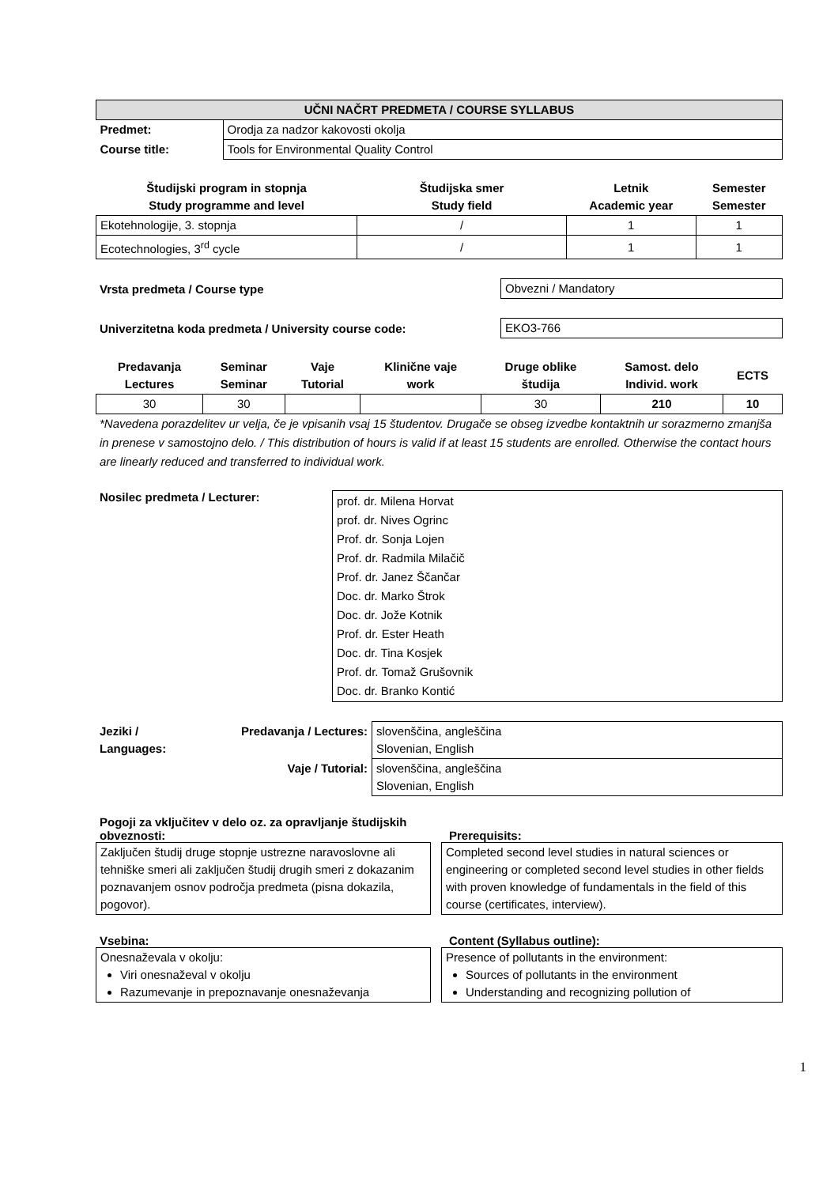| UČNI NAČRT PREDMETA / COURSE SYLLABUS | |
| --- | --- |
| Predmet: | Orodja za nadzor kakovosti okolja |
| Course title: | Tools for Environmental Quality Control |
| Študijski program in stopnja Study programme and level | Študijska smer Study field | Letnik Academic year | Semester Semester |
| --- | --- | --- | --- |
| Ekotehnologije, 3. stopnja | / | 1 | 1 |
| Ecotechnologies, 3<sup>rd</sup> cycle | / | 1 | 1 |
Vrsta predmeta / Course type
Obvezni / Mandatory
Univerzitetna koda predmeta / University course code:
EKO3-766
| Predavanja Lectures | Seminar Seminar | Vaje Tutorial | Klinične vaje work | Druge oblike študija | Samost. delo Individ. work | ECTS |
| --- | --- | --- | --- | --- | --- | --- |
| 30 | 30 | | | 30 | 210 | 10 |
*Navedena porazdelitev ur velja, če je vpisanih vsaj 15 študentov. Drugače se obseg izvedbe kontaktnih ur sorazmerno zmanjša in prenese v samostojno delo. / This distribution of hours is valid if at least 15 students are enrolled. Otherwise the contact hours are linearly reduced and transferred to individual work.
Nosilec predmeta / Lecturer:
prof. dr. Milena Horvat
prof. dr. Nives Ogrinc
Prof. dr. Sonja Lojen
Prof. dr. Radmila Milačič
Prof. dr. Janez Ščančar
Doc. dr. Marko Štrok
Doc. dr. Jože Kotnik
Prof. dr. Ester Heath
Doc. dr. Tina Kosjek
Prof. dr. Tomaž Grušovnik
Doc. dr. Branko Kontić
| Jeziki / Languages: | Predavanja / Lectures: | slovenščina, angleščina Slovenian, English |
| | Vaje / Tutorial: | slovenščina, angleščina Slovenian, English |
Pogoji za vključitev v delo oz. za opravljanje študijskih obveznosti:
Prerequisits:
Zaključen študij druge stopnje ustrezne naravoslovne ali tehniške smeri ali zaključen študij drugih smeri z dokazanim poznavanjem osnov področja predmeta (pisna dokazila, pogovor).
Completed second level studies in natural sciences or engineering or completed second level studies in other fields with proven knowledge of fundamentals in the field of this course (certificates, interview).
Vsebina: Content (Syllabus outline):
Onesnaževala v okolju:
Viri onesnaževal v okolju
Razumevanje in prepoznavanje onesnaževanja
Presence of pollutants in the environment:
Sources of pollutants in the environment
Understanding and recognizing pollution of
1